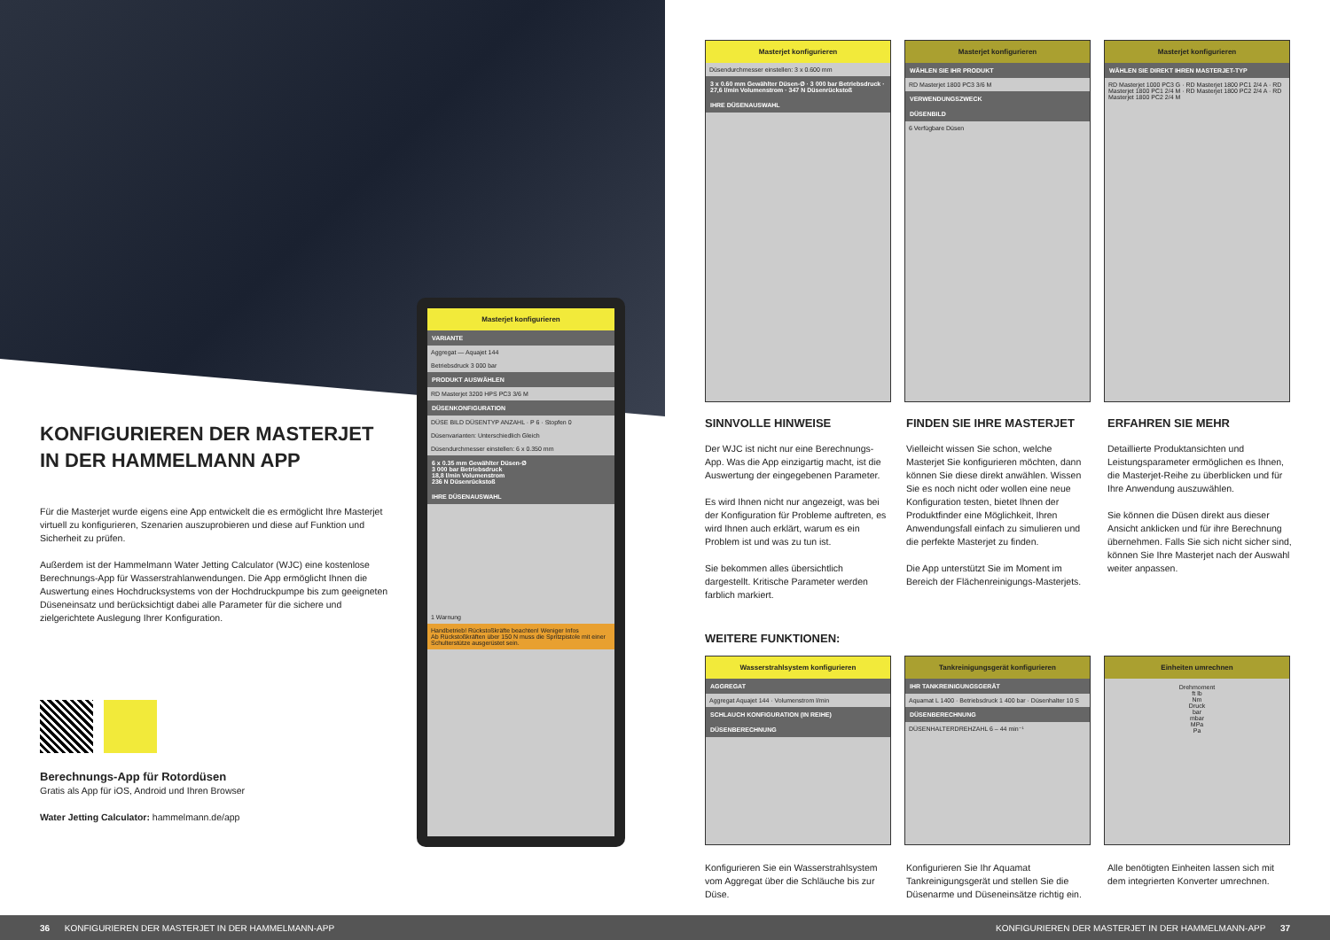Masterjet konfigurieren
VARIANTE
Aggregat — Aquajet 144
Betriebsdruck 3 000 bar
PRODUKT AUSWÄHLEN
RD Masterjet 3200 HPS PC3 3/6 M
DÜSENKONFIGURATION
DÜSE BILD DÜSENTYP ANZAHL · P 6 · Stopfen 0
Düsenvarianten: Unterschiedlich Gleich
Düsendurchmesser einstellen: 6 x 0.350 mm
6 x 0.35 mm Gewählter Düsen-Ø
3 000 bar Betriebsdruck
18,8 l/min Volumenstrom
236 N Düsenrückstoß
IHRE DÜSENAUSWAHL
1 Warnung
Handbetrieb! Rückstoßkräfte beachten! Weniger Infos
Ab Rückstoßkräften über 150 N muss die Spritzpistole mit einer Schulterstütze ausgerüstet sein.
KONFIGURIEREN DER MASTERJET IN DER HAMMELMANN APP
Für die Masterjet wurde eigens eine App entwickelt die es ermöglicht Ihre Masterjet virtuell zu konfigurieren, Szenarien auszuprobieren und diese auf Funktion und Sicherheit zu prüfen.
Außerdem ist der Hammelmann Water Jetting Calculator (WJC) eine kostenlose Berechnungs-App für Wasserstrahlanwendungen. Die App ermöglicht Ihnen die Auswertung eines Hochdrucksystems von der Hochdruckpumpe bis zum geeigneten Düseneinsatz und berücksichtigt dabei alle Parameter für die sichere und zielgerichtete Auslegung Ihrer Konfiguration.
Berechnungs-App für Rotordüsen
Gratis als App für iOS, Android und Ihren Browser
Water Jetting Calculator: hammelmann.de/app
Masterjet konfigurieren
Düsendurchmesser einstellen: 3 x 0.600 mm
3 x 0.60 mm Gewählter Düsen-Ø · 3 000 bar Betriebsdruck · 27,6 l/min Volumenstrom · 347 N Düsenrückstoß
IHRE DÜSENAUSWAHL
Masterjet konfigurieren
WÄHLEN SIE IHR PRODUKT
RD Masterjet 1800 PC3 3/6 M
VERWENDUNGSZWECK
DÜSENBILD
6 Verfügbare Düsen
Masterjet konfigurieren
WÄHLEN SIE DIREKT IHREN MASTERJET-TYP
RD Masterjet 1000 PC3 G · RD Masterjet 1800 PC1 2/4 A · RD Masterjet 1800 PC1 2/4 M · RD Masterjet 1800 PC2 2/4 A · RD Masterjet 1800 PC2 2/4 M
SINNVOLLE HINWEISE
Der WJC ist nicht nur eine Berechnungs-App. Was die App einzigartig macht, ist die Auswertung der eingegebenen Parameter.
Es wird Ihnen nicht nur angezeigt, was bei der Konfiguration für Probleme auftreten, es wird Ihnen auch erklärt, warum es ein Problem ist und was zu tun ist.
Sie bekommen alles übersichtlich dargestellt. Kritische Parameter werden farblich markiert.
FINDEN SIE IHRE MASTERJET
Vielleicht wissen Sie schon, welche Masterjet Sie konfigurieren möchten, dann können Sie diese direkt anwählen. Wissen Sie es noch nicht oder wollen eine neue Konfiguration testen, bietet Ihnen der Produktfinder eine Möglichkeit, Ihren Anwendungsfall einfach zu simulieren und die perfekte Masterjet zu finden.
Die App unterstützt Sie im Moment im Bereich der Flächenreinigungs-Masterjets.
ERFAHREN SIE MEHR
Detaillierte Produktansichten und Leistungsparameter ermöglichen es Ihnen, die Masterjet-Reihe zu überblicken und für Ihre Anwendung auszuwählen.
Sie können die Düsen direkt aus dieser Ansicht anklicken und für ihre Berechnung übernehmen. Falls Sie sich nicht sicher sind, können Sie Ihre Masterjet nach der Auswahl weiter anpassen.
WEITERE FUNKTIONEN:
Wasserstrahlsystem konfigurieren
AGGREGAT
Aggregat Aquajet 144 · Volumenstrom l/min
SCHLAUCH KONFIGURATION (IN REIHE)
DÜSENBERECHNUNG
Tankreinigungsgerät konfigurieren
IHR TANKREINIGUNGSGERÄT
Aquamat L 1400 · Betriebsdruck 1 400 bar · Düsenhalter 10 S
DÜSENBERECHNUNG
DÜSENHALTERDREHZAHL 6 – 44 min⁻¹
Einheiten umrechnen
Drehmoment
ft lb
Nm
Druck
bar
mbar
MPa
Pa
Konfigurieren Sie ein Wasserstrahlsystem vom Aggregat über die Schläuche bis zur Düse.
Konfigurieren Sie Ihr Aquamat Tankreinigungsgerät und stellen Sie die Düsenarme und Düseneinsätze richtig ein.
Alle benötigten Einheiten lassen sich mit dem integrierten Konverter umrechnen.
36 KONFIGURIEREN DER MASTERJET IN DER HAMMELMANN-APP KONFIGURIEREN DER MASTERJET IN DER HAMMELMANN-APP 37